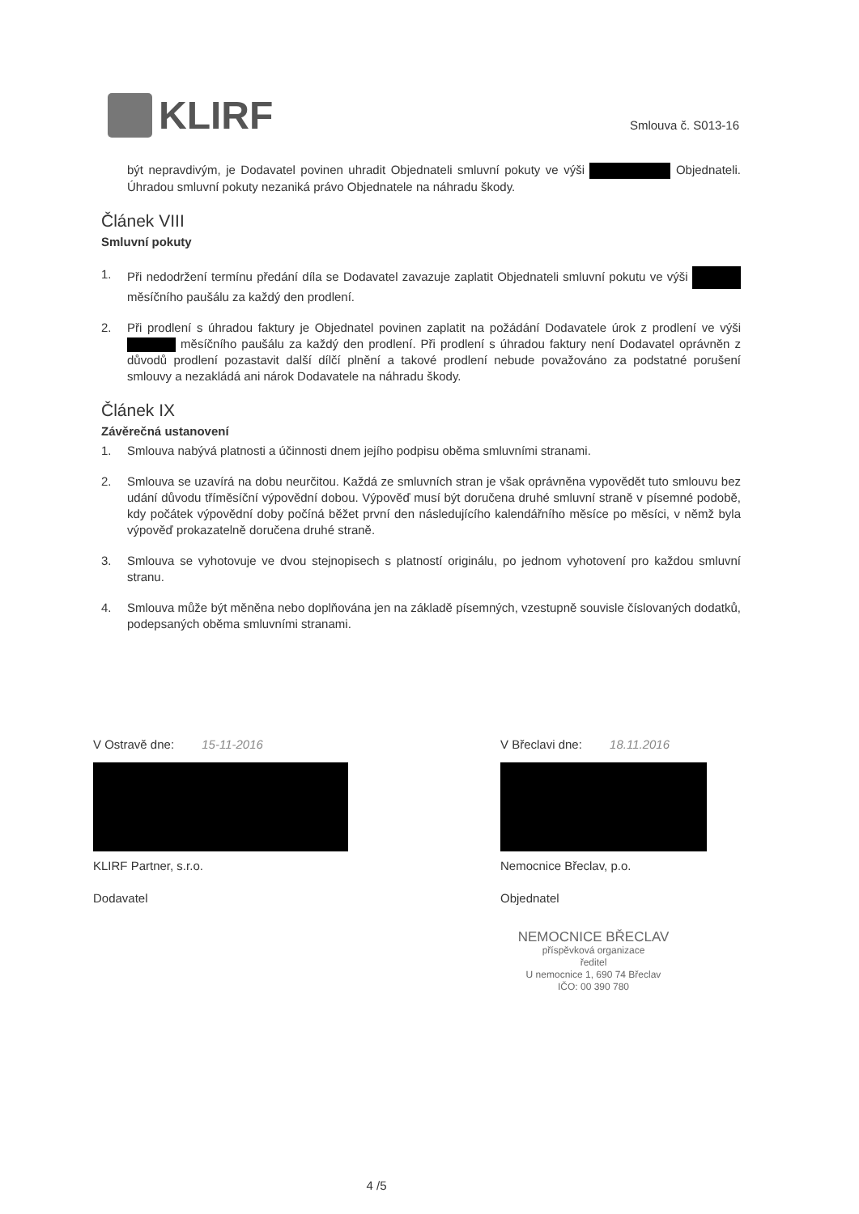KLIRF
Smlouva č. S013-16
být nepravdivým, je Dodavatel povinen uhradit Objednateli smluvní pokuty ve výši Objednateli. Úhradou smluvní pokuty nezaniká právo Objednatele na náhradu škody.
Článek VIII
Smluvní pokuty
1. Při nedodržení termínu předání díla se Dodavatel zavazuje zaplatit Objednateli smluvní pokutu ve výši měsíčního paušálu za každý den prodlení.
2. Při prodlení s úhradou faktury je Objednatel povinen zaplatit na požádání Dodavatele úrok z prodlení ve výši měsíčního paušálu za každý den prodlení. Při prodlení s úhradou faktury není Dodavatel oprávněn z důvodů prodlení pozastavit další dílčí plnění a takové prodlení nebude považováno za podstatné porušení smlouvy a nezakládá ani nárok Dodavatele na náhradu škody.
Článek IX
Závěrečná ustanovení
1. Smlouva nabývá platnosti a účinnosti dnem jejího podpisu oběma smluvními stranami.
2. Smlouva se uzavírá na dobu neurčitou. Každá ze smluvních stran je však oprávněna vypovědět tuto smlouvu bez udání důvodu tříměsíční výpovědní dobou. Výpověď musí být doručena druhé smluvní straně v písemné podobě, kdy počátek výpovědní doby počíná běžet první den následujícího kalendářního měsíce po měsíci, v němž byla výpověď prokazatelně doručena druhé straně.
3. Smlouva se vyhotovuje ve dvou stejnopisech s platností originálu, po jednom vyhotovení pro každou smluvní stranu.
4. Smlouva může být měněna nebo doplňována jen na základě písemných, vzestupně souvisle číslovaných dodatků, podepsaných oběma smluvními stranami.
V Ostravě dne: 15-11-2016
KLIRF Partner, s.r.o.
Dodavatel
V Břeclavi dne: 18.11.2016
Nemocnice Břeclav, p.o.
Objednatel
NEMOCNICE BŘECLAV
příspěvková organizace
ředitel
U nemocnice 1, 690 74 Břeclav
IČO: 00 390 780
4 /5